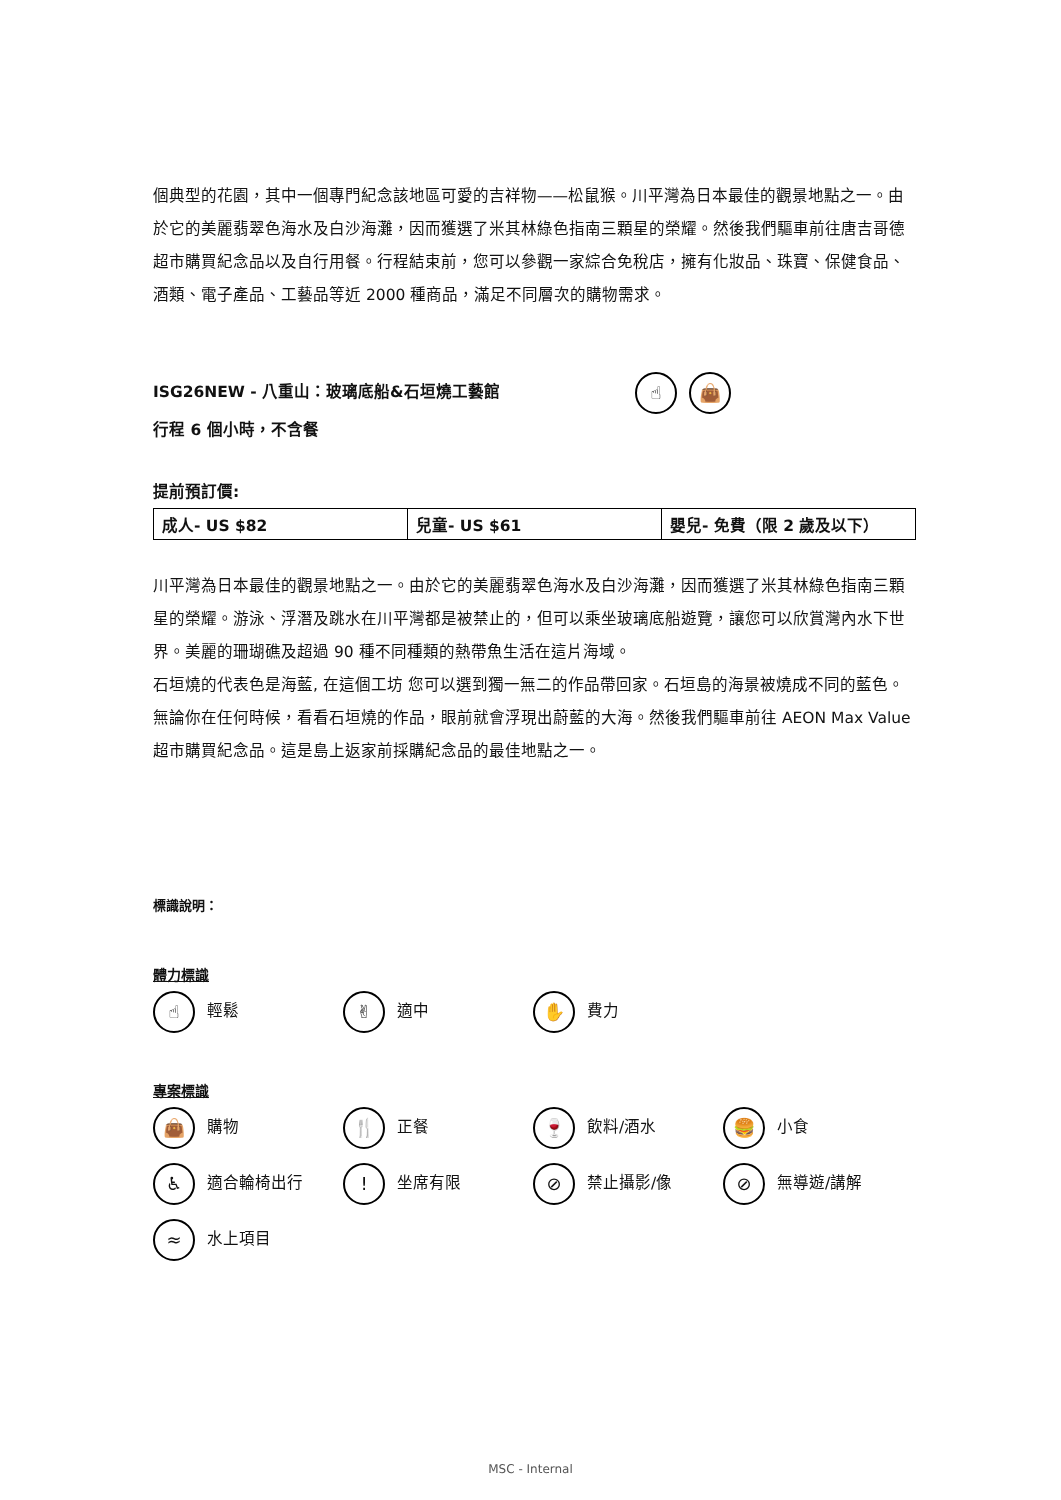個典型的花園，其中一個專門紀念該地區可愛的吉祥物——松鼠猴。川平灣為日本最佳的觀景地點之一。由於它的美麗翡翠色海水及白沙海灘，因而獲選了米其林綠色指南三顆星的榮耀。然後我們驅車前往唐吉哥德超市購買紀念品以及自行用餐。行程結束前，您可以參觀一家綜合免稅店，擁有化妝品、珠寶、保健食品、酒類、電子產品、工藝品等近 2000 種商品，滿足不同層次的購物需求。
ISG26NEW - 八重山：玻璃底船&石垣燒工藝館 ☝ 👜
行程 6 個小時，不含餐
提前預訂價:
| 成人- US $82 | 兒童- US $61 | 嬰兒- 免費（限 2 歲及以下） |
川平灣為日本最佳的觀景地點之一。由於它的美麗翡翠色海水及白沙海灘，因而獲選了米其林綠色指南三顆星的榮耀。游泳、浮潛及跳水在川平灣都是被禁止的，但可以乘坐玻璃底船遊覽，讓您可以欣賞灣內水下世界。美麗的珊瑚礁及超過 90 種不同種類的熱帶魚生活在這片海域。
石垣燒的代表色是海藍, 在這個工坊 您可以選到獨一無二的作品帶回家。石垣島的海景被燒成不同的藍色。無論你在任何時候，看看石垣燒的作品，眼前就會浮現出蔚藍的大海。然後我們驅車前往 AEON Max Value 超市購買紀念品。這是島上返家前採購紀念品的最佳地點之一。
標識說明：
體力標識
☝ 輕鬆 ✌ 適中 ✋ 費力
專案標識
👜 購物 🍴 正餐 🍷 飲料/酒水 🍔 小食
♿ 適合輪椅出行! 坐席有限 ⊘ 禁止攝影/像 ⊘ 無導遊/講解
≈ 水上項目
MSC - Internal